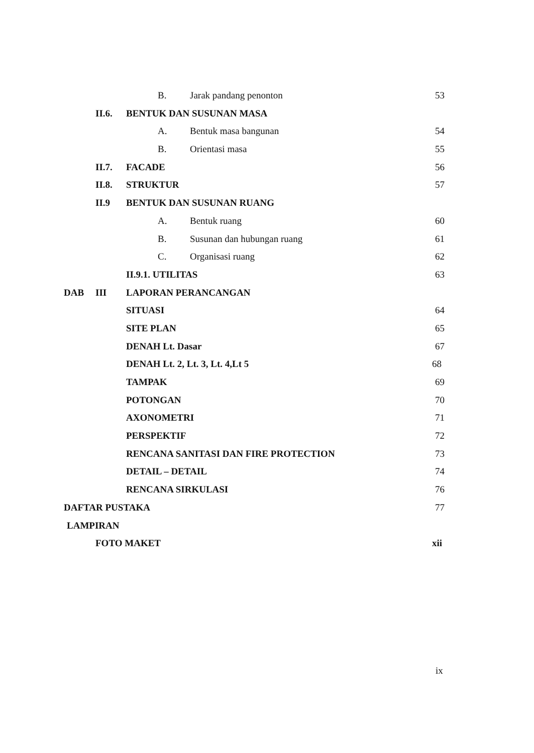B. Jarak pandang penonton 53
II.6. BENTUK DAN SUSUNAN MASA A. Bentuk masa bangunan 54
B. Orientasi masa 55
II.7. FACADE 56
II.8. STRUKTUR 57
II.9 BENTUK DAN SUSUNAN RUANG A. Bentuk ruang 60
B. Susunan dan hubungan ruang 61
C. Organisasi ruang 62
II.9.1. UTILITAS 63
DAB III LAPORAN PERANCANGAN SITUASI 64
SITE PLAN 65
DENAH Lt. Dasar 67
DENAH Lt. 2, Lt. 3, Lt. 4,Lt 5 68
TAMPAK 69
POTONGAN 70
AXONOMETRI 71
PERSPEKTIF 72
RENCANA SANITASI DAN FIRE PROTECTION 73
DETAIL – DETAIL 74
RENCANA SIRKULASI 76
DAFTAR PUSTAKA 77
LAMPIRAN FOTO MAKET xii
ix